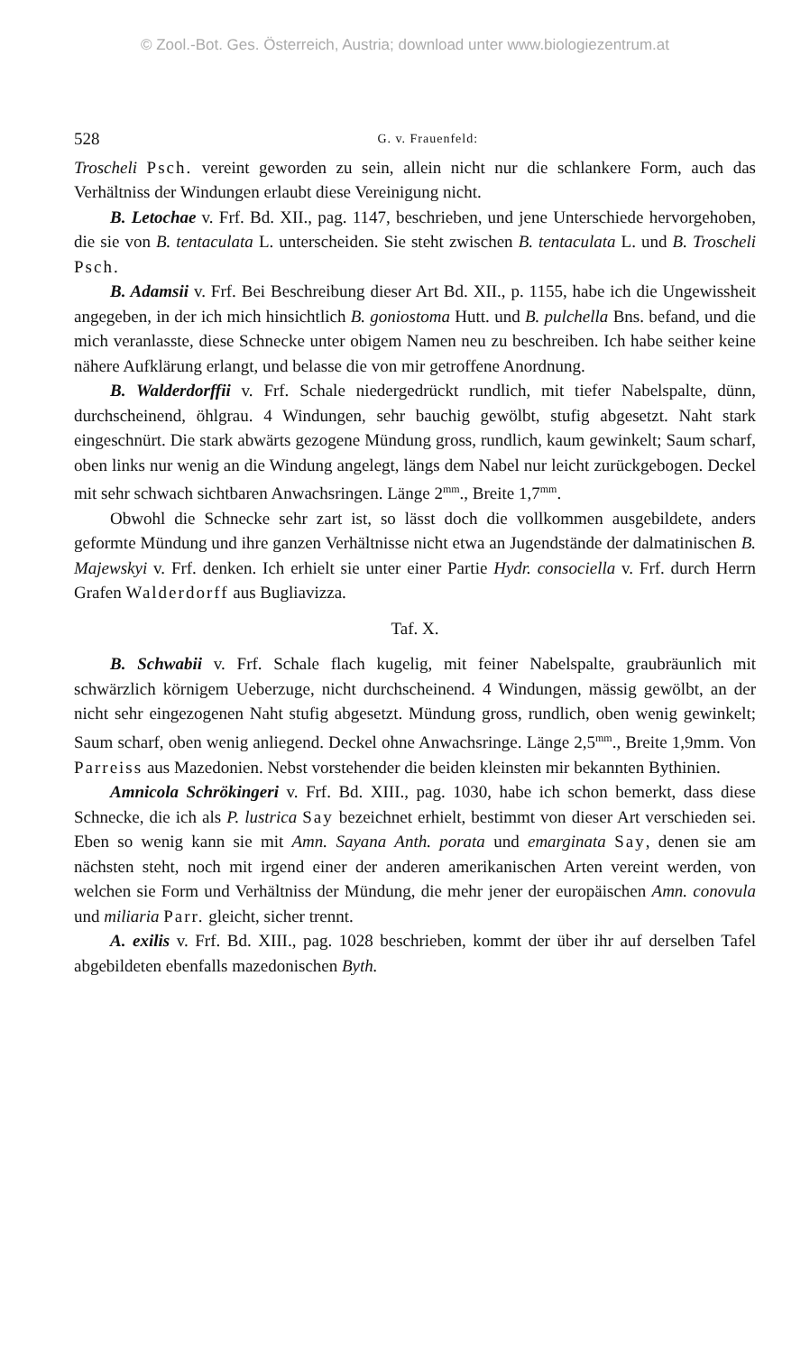© Zool.-Bot. Ges. Österreich, Austria; download unter www.biologiezentrum.at
528 G. v. Frauenfeld:
Troscheli Psch. vereint geworden zu sein, allein nicht nur die schlankere Form, auch das Verhältniss der Windungen erlaubt diese Vereinigung nicht.
B. Letochae v. Frf. Bd. XII., pag. 1147, beschrieben, und jene Unterschiede hervorgehoben, die sie von B. tentaculata L. unterscheiden. Sie steht zwischen B. tentaculata L. und B. Troscheli Psch.
B. Adamsii v. Frf. Bei Beschreibung dieser Art Bd. XII., p. 1155, habe ich die Ungewissheit angegeben, in der ich mich hinsichtlich B. goniostoma Hutt. und B. pulchella Bns. befand, und die mich veranlasste, diese Schnecke unter obigem Namen neu zu beschreiben. Ich habe seither keine nähere Aufklärung erlangt, und belasse die von mir getroffene Anordnung.
B. Walderdorffii v. Frf. Schale niedergedrückt rundlich, mit tiefer Nabelspalte, dünn, durchscheinend, öhlgrau. 4 Windungen, sehr bauchig gewölbt, stufig abgesetzt. Naht stark eingeschnürt. Die stark abwärts gezogene Mündung gross, rundlich, kaum gewinkelt; Saum scharf, oben links nur wenig an die Windung angelegt, längs dem Nabel nur leicht zurückgebogen. Deckel mit sehr schwach sichtbaren Anwachsringen. Länge 2<sup>mm</sup>., Breite 1,7<sup>mm</sup>.
Obwohl die Schnecke sehr zart ist, so lässt doch die vollkommen ausgebildete, anders geformte Mündung und ihre ganzen Verhältnisse nicht etwa an Jugendstände der dalmatinischen B. Majewskyi v. Frf. denken. Ich erhielt sie unter einer Partie Hydr. consociella v. Frf. durch Herrn Grafen Walderdorff aus Bugliavizza.
Taf. X.
B. Schwabii v. Frf. Schale flach kugelig, mit feiner Nabelspalte, graubräunlich mit schwärzlich körnigem Ueberzuge, nicht durchscheinend. 4 Windungen, mässig gewölbt, an der nicht sehr eingezogenen Naht stufig abgesetzt. Mündung gross, rundlich, oben wenig gewinkelt; Saum scharf, oben wenig anliegend. Deckel ohne Anwachsringe. Länge 2,5<sup>mm</sup>., Breite 1,9mm. Von Parreiss aus Mazedonien. Nebst vorstehender die beiden kleinsten mir bekannten Bythinien.
Amnicola Schrökingeri v. Frf. Bd. XIII., pag. 1030, habe ich schon bemerkt, dass diese Schnecke, die ich als P. lustrica Say bezeichnet erhielt, bestimmt von dieser Art verschieden sei. Eben so wenig kann sie mit Amn. Sayana Anth. porata und emarginata Say, denen sie am nächsten steht, noch mit irgend einer der anderen amerikanischen Arten vereint werden, von welchen sie Form und Verhältniss der Mündung, die mehr jener der europäischen Amn. conovula und miliaria Parr. gleicht, sicher trennt.
A. exilis v. Frf. Bd. XIII., pag. 1028 beschrieben, kommt der über ihr auf derselben Tafel abgebildeten ebenfalls mazedonischen Byth.